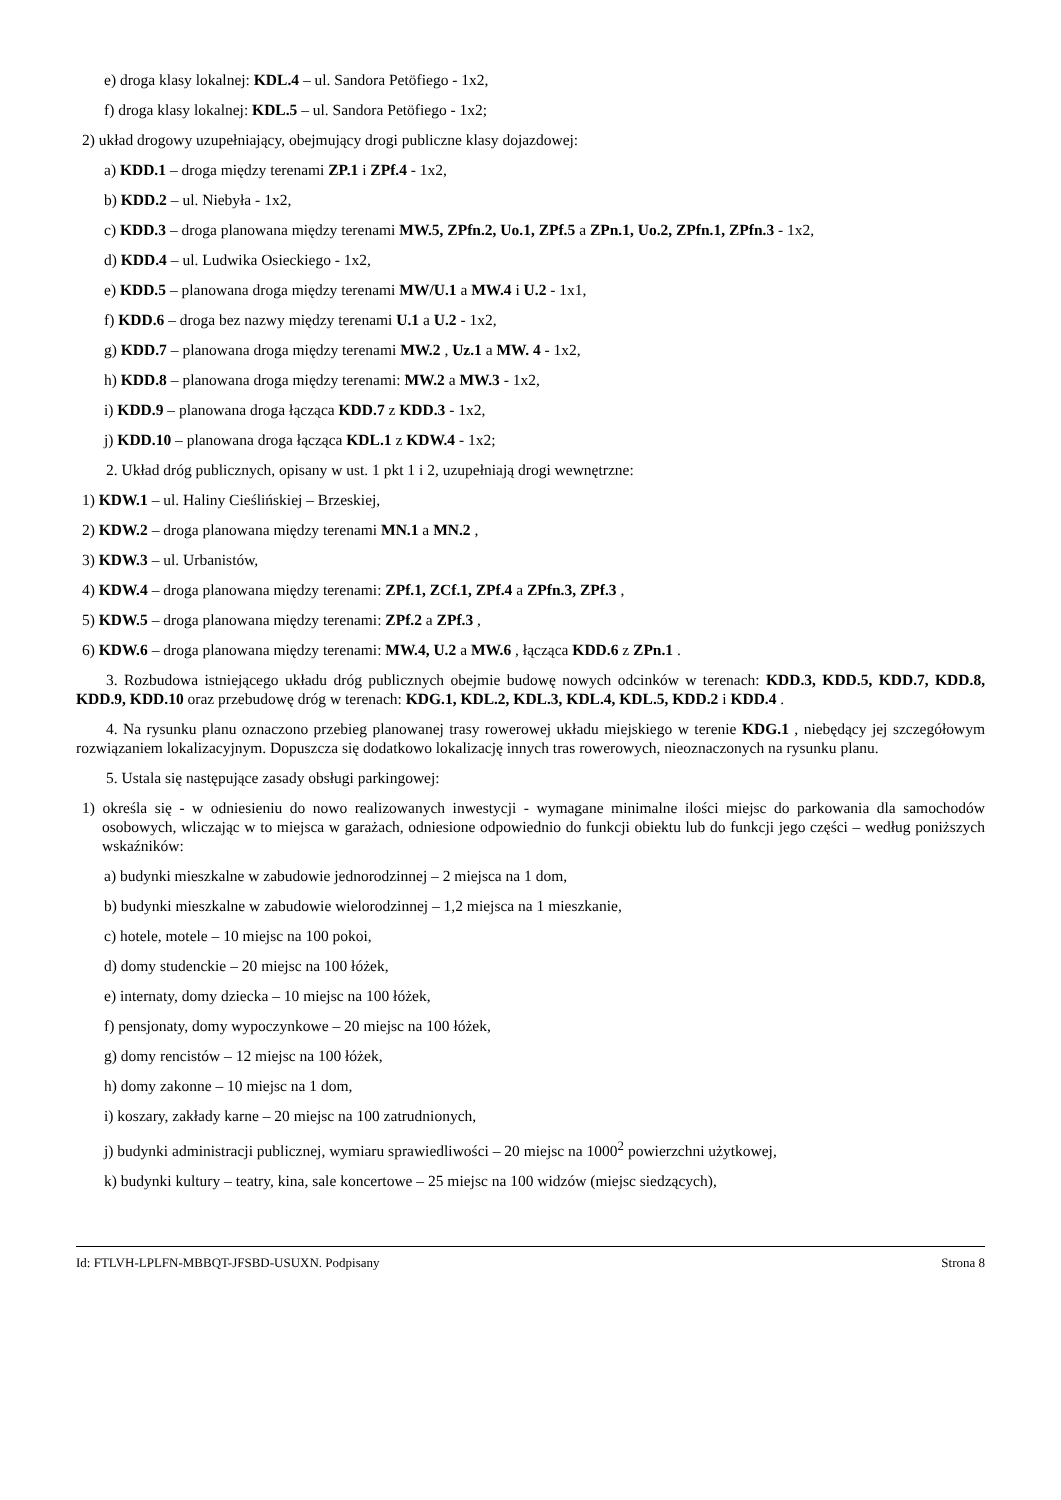e) droga klasy lokalnej: KDL.4 – ul. Sandora Petöfiego - 1x2,
f) droga klasy lokalnej: KDL.5 – ul. Sandora Petöfiego - 1x2;
2) układ drogowy uzupełniający, obejmujący drogi publiczne klasy dojazdowej:
a) KDD.1 – droga między terenami ZP.1 i ZPf.4 - 1x2,
b) KDD.2 – ul. Niebyła - 1x2,
c) KDD.3 – droga planowana między terenami MW.5, ZPfn.2, Uo.1, ZPf.5 a ZPn.1, Uo.2, ZPfn.1, ZPfn.3 - 1x2,
d) KDD.4 – ul. Ludwika Osieckiego - 1x2,
e) KDD.5 – planowana droga między terenami MW/U.1 a MW.4 i U.2 - 1x1,
f) KDD.6 – droga bez nazwy między terenami U.1 a U.2 - 1x2,
g) KDD.7 – planowana droga między terenami MW.2 , Uz.1 a MW. 4 - 1x2,
h) KDD.8 – planowana droga między terenami: MW.2 a MW.3 - 1x2,
i) KDD.9 – planowana droga łącząca KDD.7 z KDD.3 - 1x2,
j) KDD.10 – planowana droga łącząca KDL.1 z KDW.4 - 1x2;
2. Układ dróg publicznych, opisany w ust. 1 pkt 1 i 2, uzupełniają drogi wewnętrzne:
1) KDW.1 – ul. Haliny Cieślińskiej – Brzeskiej,
2) KDW.2 – droga planowana między terenami MN.1 a MN.2 ,
3) KDW.3 – ul. Urbanistów,
4) KDW.4 – droga planowana między terenami: ZPf.1, ZCf.1, ZPf.4 a ZPfn.3, ZPf.3 ,
5) KDW.5 – droga planowana między terenami: ZPf.2 a ZPf.3 ,
6) KDW.6 – droga planowana między terenami: MW.4, U.2 a MW.6 , łącząca KDD.6 z ZPn.1 .
3. Rozbudowa istniejącego układu dróg publicznych obejmie budowę nowych odcinków w terenach: KDD.3, KDD.5, KDD.7, KDD.8, KDD.9, KDD.10 oraz przebudowę dróg w terenach: KDG.1, KDL.2, KDL.3, KDL.4, KDL.5, KDD.2 i KDD.4 .
4. Na rysunku planu oznaczono przebieg planowanej trasy rowerowej układu miejskiego w terenie KDG.1 , niebędący jej szczegółowym rozwiązaniem lokalizacyjnym. Dopuszcza się dodatkowo lokalizację innych tras rowerowych, nieoznaczonych na rysunku planu.
5. Ustala się następujące zasady obsługi parkingowej:
1) określa się - w odniesieniu do nowo realizowanych inwestycji - wymagane minimalne ilości miejsc do parkowania dla samochodów osobowych, wliczając w to miejsca w garażach, odniesione odpowiednio do funkcji obiektu lub do funkcji jego części – według poniższych wskaźników:
a) budynki mieszkalne w zabudowie jednorodzinnej – 2 miejsca na 1 dom,
b) budynki mieszkalne w zabudowie wielorodzinnej – 1,2 miejsca na 1 mieszkanie,
c) hotele, motele – 10 miejsc na 100 pokoi,
d) domy studenckie – 20 miejsc na 100 łóżek,
e) internaty, domy dziecka – 10 miejsc na 100 łóżek,
f) pensjonaty, domy wypoczynkowe – 20 miejsc na 100 łóżek,
g) domy rencistów – 12 miejsc na 100 łóżek,
h) domy zakonne – 10 miejsc na 1 dom,
i) koszary, zakłady karne – 20 miejsc na 100 zatrudnionych,
j) budynki administracji publicznej, wymiaru sprawiedliwości – 20 miejsc na 1000<sup>2</sup> powierzchni użytkowej,
k) budynki kultury – teatry, kina, sale koncertowe – 25 miejsc na 100 widzów (miejsc siedzących),
Id: FTLVH-LPLFN-MBBQT-JFSBD-USUXN. Podpisany Strona 8